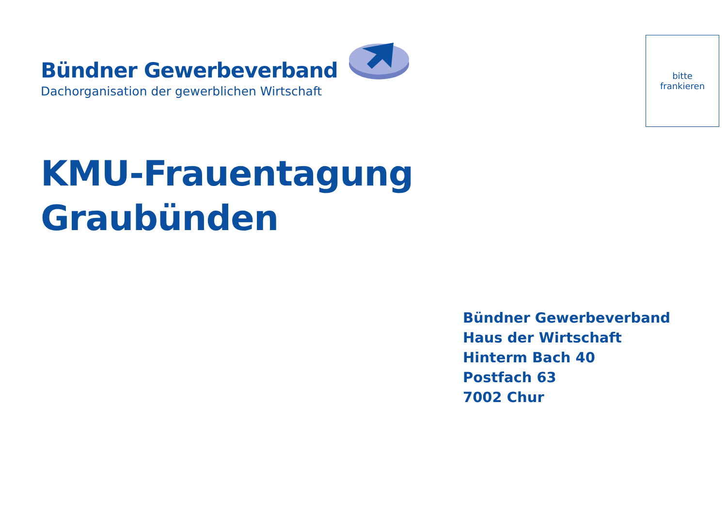Bündner Gewerbeverband
Dachorganisation der gewerblichen Wirtschaft
bitte
frankieren
KMU-Frauentagung
Graubünden
Bündner Gewerbeverband
Haus der Wirtschaft
Hinterm Bach 40
Postfach 63
7002 Chur